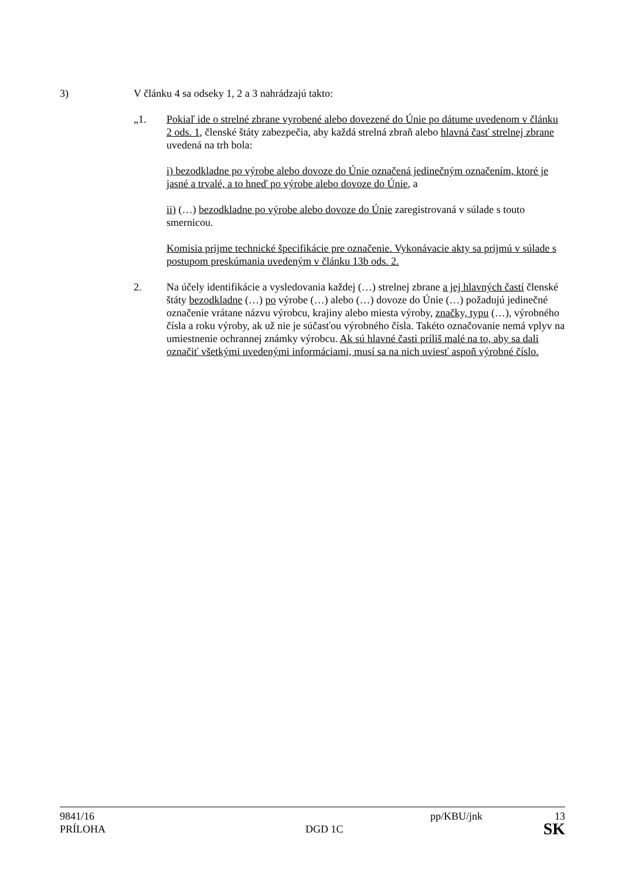3) V článku 4 sa odseky 1, 2 a 3 nahrádzajú takto:
„1. Pokiaľ ide o strelné zbrane vyrobené alebo dovezené do Únie po dátume uvedenom v článku 2 ods. 1, členské štáty zabezpečia, aby každá strelná zbraň alebo hlavná časť strelnej zbrane uvedená na trh bola:
i) bezodkladne po výrobe alebo dovoze do Únie označená jedinečným označením, ktoré je jasné a trvalé, a to hneď po výrobe alebo dovoze do Únie, a
ii) (…) bezodkladne po výrobe alebo dovoze do Únie zaregistrovaná v súlade s touto smernicou.
Komisia prijme technické špecifikácie pre označenie. Vykonávacie akty sa prijmú v súlade s postupom preskúmania uvedeným v článku 13b ods. 2.
2. Na účely identifikácie a vysledovania každej (…) strelnej zbrane a jej hlavných častí členské štáty bezodkladne (…) po výrobe (…) alebo (…) dovoze do Únie (…) požadujú jedinečné označenie vrátane názvu výrobcu, krajiny alebo miesta výroby, značky, typu (…), výrobného čísla a roku výroby, ak už nie je súčasťou výrobného čísla. Takéto označovanie nemá vplyv na umiestnenie ochrannej známky výrobcu. Ak sú hlavné časti príliš malé na to, aby sa dali označiť všetkými uvedenými informáciami, musí sa na nich uviesť aspoň výrobné číslo.
9841/16 pp/KBU/jnk 13
PRÍLOHA DGD 1C SK